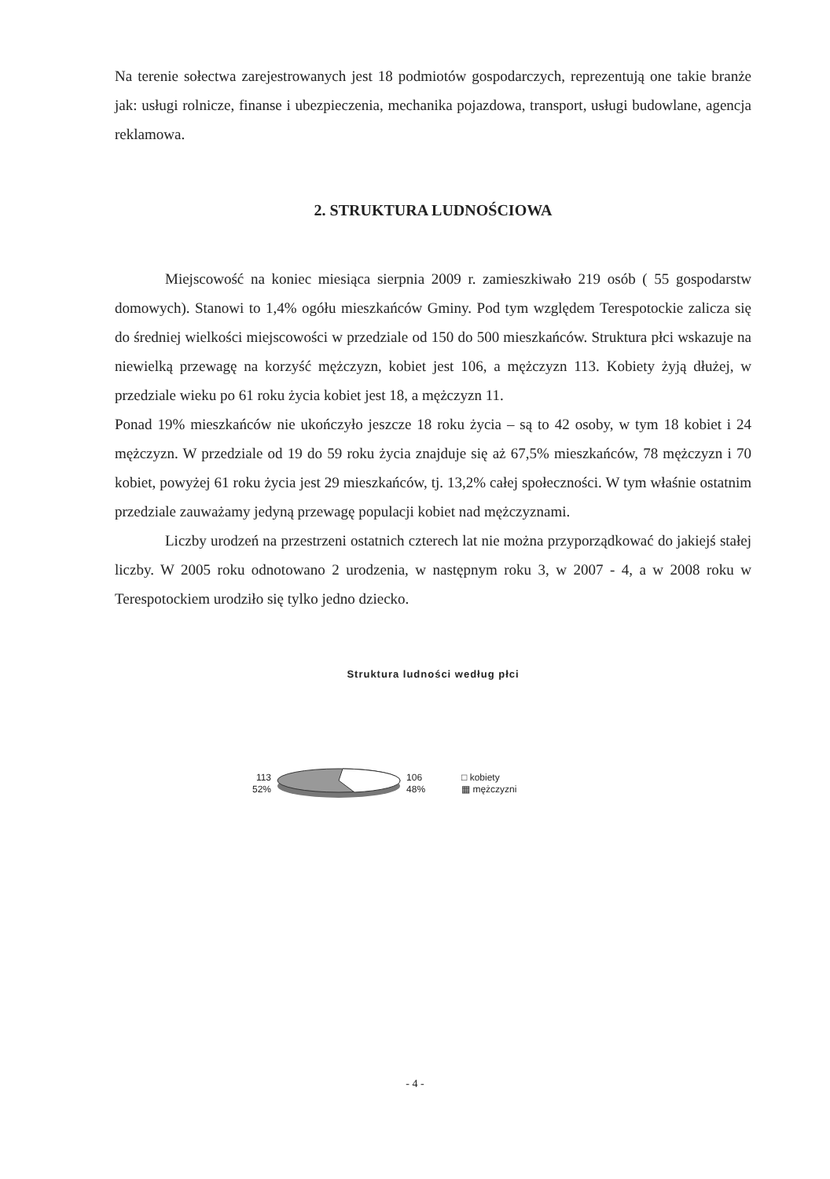Na terenie sołectwa zarejestrowanych jest 18 podmiotów gospodarczych, reprezentują one takie branże jak: usługi rolnicze, finanse i ubezpieczenia, mechanika pojazdowa, transport, usługi budowlane, agencja reklamowa.
2. STRUKTURA LUDNOŚCIOWA
Miejscowość na koniec miesiąca sierpnia 2009 r. zamieszkiwało 219 osób ( 55 gospodarstw domowych). Stanowi to 1,4% ogółu mieszkańców Gminy. Pod tym względem Terespotockie zalicza się do średniej wielkości miejscowości w przedziale od 150 do 500 mieszkańców. Struktura płci wskazuje na niewielką przewagę na korzyść mężczyzn, kobiet jest 106, a mężczyzn 113. Kobiety żyją dłużej, w przedziale wieku po 61 roku życia kobiet jest 18, a mężczyzn 11.
Ponad 19% mieszkańców nie ukończyło jeszcze 18 roku życia – są to 42 osoby, w tym 18 kobiet i 24 mężczyzn. W przedziale od 19 do 59 roku życia znajduje się aż 67,5% mieszkańców, 78 mężczyzn i 70 kobiet, powyżej 61 roku życia jest 29 mieszkańców, tj. 13,2% całej społeczności. W tym właśnie ostatnim przedziale zauważamy jedyną przewagę populacji kobiet nad mężczyznami.
Liczby urodzeń na przestrzeni ostatnich czterech lat nie można przyporządkować do jakiejś stałej liczby. W 2005 roku odnotowano 2 urodzenia, w następnym roku 3, w 2007 - 4, a w 2008 roku w Terespotockiem urodziło się tylko jedno dziecko.
Struktura ludności według płci
113
52%
106
48%
□ kobiety
▦ mężczyzni
- 4 -